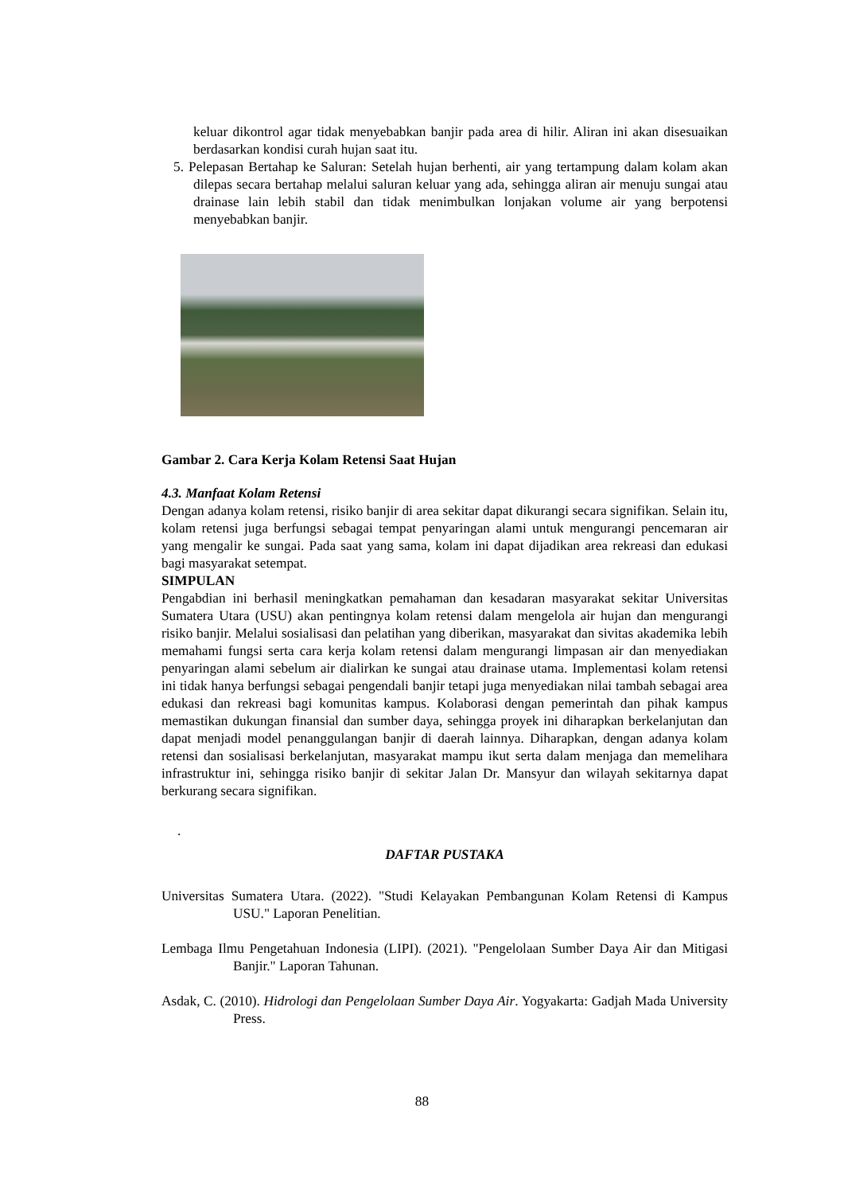keluar dikontrol agar tidak menyebabkan banjir pada area di hilir. Aliran ini akan disesuaikan berdasarkan kondisi curah hujan saat itu.
5. Pelepasan Bertahap ke Saluran: Setelah hujan berhenti, air yang tertampung dalam kolam akan dilepas secara bertahap melalui saluran keluar yang ada, sehingga aliran air menuju sungai atau drainase lain lebih stabil dan tidak menimbulkan lonjakan volume air yang berpotensi menyebabkan banjir.
Gambar 2. Cara Kerja Kolam Retensi Saat Hujan
4.3. Manfaat Kolam Retensi
Dengan adanya kolam retensi, risiko banjir di area sekitar dapat dikurangi secara signifikan. Selain itu, kolam retensi juga berfungsi sebagai tempat penyaringan alami untuk mengurangi pencemaran air yang mengalir ke sungai. Pada saat yang sama, kolam ini dapat dijadikan area rekreasi dan edukasi bagi masyarakat setempat.
SIMPULAN
Pengabdian ini berhasil meningkatkan pemahaman dan kesadaran masyarakat sekitar Universitas Sumatera Utara (USU) akan pentingnya kolam retensi dalam mengelola air hujan dan mengurangi risiko banjir. Melalui sosialisasi dan pelatihan yang diberikan, masyarakat dan sivitas akademika lebih memahami fungsi serta cara kerja kolam retensi dalam mengurangi limpasan air dan menyediakan penyaringan alami sebelum air dialirkan ke sungai atau drainase utama. Implementasi kolam retensi ini tidak hanya berfungsi sebagai pengendali banjir tetapi juga menyediakan nilai tambah sebagai area edukasi dan rekreasi bagi komunitas kampus. Kolaborasi dengan pemerintah dan pihak kampus memastikan dukungan finansial dan sumber daya, sehingga proyek ini diharapkan berkelanjutan dan dapat menjadi model penanggulangan banjir di daerah lainnya. Diharapkan, dengan adanya kolam retensi dan sosialisasi berkelanjutan, masyarakat mampu ikut serta dalam menjaga dan memelihara infrastruktur ini, sehingga risiko banjir di sekitar Jalan Dr. Mansyur dan wilayah sekitarnya dapat berkurang secara signifikan.
.
DAFTAR PUSTAKA
Universitas Sumatera Utara. (2022). "Studi Kelayakan Pembangunan Kolam Retensi di Kampus USU." Laporan Penelitian.
Lembaga Ilmu Pengetahuan Indonesia (LIPI). (2021). "Pengelolaan Sumber Daya Air dan Mitigasi Banjir." Laporan Tahunan.
Asdak, C. (2010). Hidrologi dan Pengelolaan Sumber Daya Air. Yogyakarta: Gadjah Mada University Press.
88